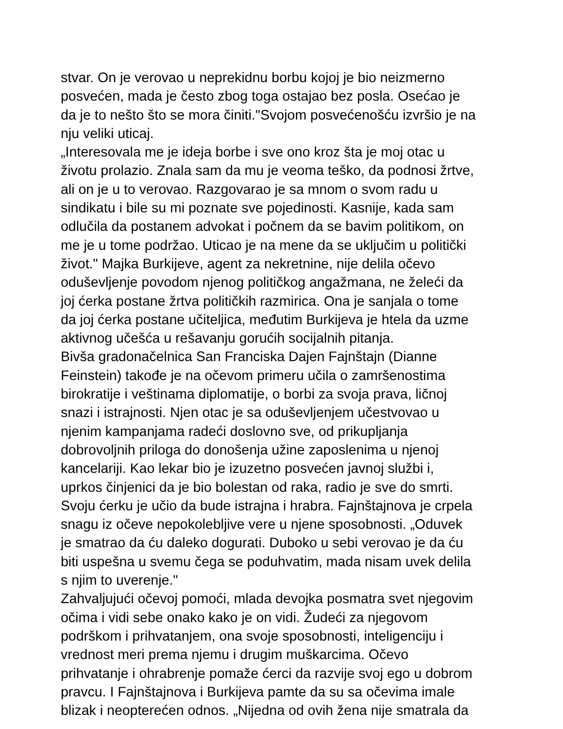stvar. On je verovao u neprekidnu borbu kojoj je bio neizmerno
posvećen, mada je često zbog toga ostajao bez posla. Osećao je
da je to nešto što se mora činiti."Svojom posvećenošću izvršio je na
nju veliki uticaj.
„Interesovala me je ideja borbe i sve ono kroz šta je moj otac u
životu prolazio. Znala sam da mu je veoma teško, da podnosi žrtve,
ali on je u to verovao. Razgovarao je sa mnom o svom radu u
sindikatu i bile su mi poznate sve pojedinosti. Kasnije, kada sam
odlučila da postanem advokat i počnem da se bavim politikom, on
me je u tome podržao. Uticao je na mene da se uključim u politički
život." Majka Burkijeve, agent za nekretnine, nije delila očevo
oduševljenje povodom njenog političkog angažmana, ne želeći da
joj ćerka postane žrtva političkih razmirica. Ona je sanjala o tome
da joj ćerka postane učiteljica, međutim Burkijeva je htela da uzme
aktivnog učešća u rešavanju gorućih socijalnih pitanja.
Bivša gradonačelnica San Franciska Dajen Fajnštajn (Dianne
Feinstein) takođe je na očevom primeru učila o zamršenostima
birokratije i veštinama diplomatije, o borbi za svoja prava, ličnoj
snazi i istrajnosti. Njen otac je sa oduševljenjem učestvovao u
njenim kampanjama radeći doslovno sve, od prikupljanja
dobrovoljnih priloga do donošenja užine zaposlenima u njenoj
kancelariji. Kao lekar bio je izuzetno posvećen javnoj službi i,
uprkos činjenici da je bio bolestan od raka, radio je sve do smrti.
Svoju ćerku je učio da bude istrajna i hrabra. Fajnštajnova je crpela
snagu iz očeve nepokolebljive vere u njene sposobnosti. „Oduvek
je smatrao da ću daleko dogurati. Duboko u sebi verovao je da ću
biti uspešna u svemu čega se poduhvatim, mada nisam uvek delila
s njim to uverenje."
Zahvaljujući očevoj pomoći, mlada devojka posmatra svet njegovim
očima i vidi sebe onako kako je on vidi. Žudeći za njegovom
podrškom i prihvatanjem, ona svoje sposobnosti, inteligenciju i
vrednost meri prema njemu i drugim muškarcima. Očevo
prihvatanje i ohrabrenje pomaže ćerci da razvije svoj ego u dobrom
pravcu. I Fajnštajnova i Burkijeva pamte da su sa očevima imale
blizak i neopterećen odnos. „Nijedna od ovih žena nije smatrala da